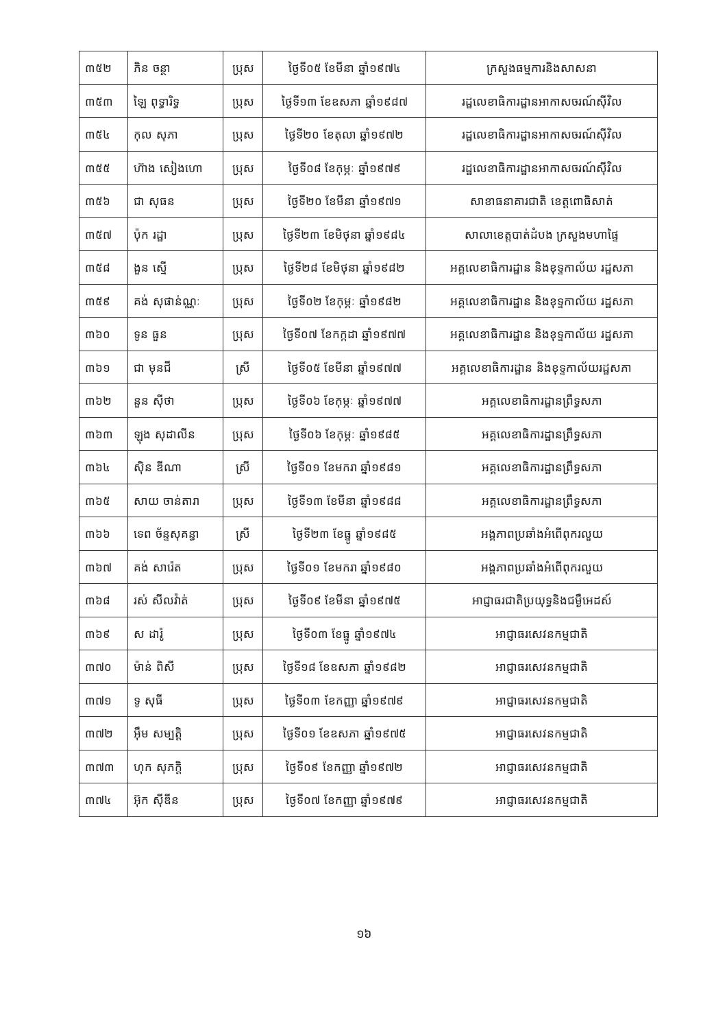| ៣៥២ | ភិន ចន្ថា | ប្រុស | ថ្ងៃទី០៥ ខែមីនា ឆ្នាំ១៩៧៤ | ក្រសួងធម្មការនិងសាសនា |
| ៣៥៣ | ឡៃ ពុទ្ធារិទ្ធ | ប្រុស | ថ្ងៃទី១៣ ខែឧសភា ឆ្នាំ១៩៨៧ | រដ្ឋលេខាធិការដ្ឋានអាកាសចរណ៍ស៊ីវិល |
| ៣៥៤ | កុល សុភា | ប្រុស | ថ្ងៃទី២០ ខែតុលា ឆ្នាំ១៩៧២ | រដ្ឋលេខាធិការដ្ឋានអាកាសចរណ៍ស៊ីវិល |
| ៣៥៥ | ហ៊ាង សៀងហោ | ប្រុស | ថ្ងៃទី០៨ ខែកុម្ភៈ ឆ្នាំ១៩៧៩ | រដ្ឋលេខាធិការដ្ឋានអាកាសចរណ៍ស៊ីវិល |
| ៣៥៦ | ជា សុធន | ប្រុស | ថ្ងៃទី២០ ខែមីនា ឆ្នាំ១៩៧១ | សាខាធនាគារជាតិ ខេត្តពោធិសាត់ |
| ៣៥៧ | ប៉ុក រដ្ឋា | ប្រុស | ថ្ងៃទី២៣ ខែមិថុនា ឆ្នាំ១៩៨៤ | សាលាខេត្តបាត់ដំបង ក្រសួងមហាផ្ទៃ |
| ៣៥៨ | ងួន ស្មើ | ប្រុស | ថ្ងៃទី២៨ ខែមិថុនា ឆ្នាំ១៩៨២ | អគ្គលេខាធិការដ្ឋាន និងខុទ្ទកាល័យ រដ្ឋសភា |
| ៣៥៩ | គង់ សុផាន់ណ្ណៈ | ប្រុស | ថ្ងៃទី០២ ខែកុម្ភៈ ឆ្នាំ១៩៨២ | អគ្គលេខាធិការដ្ឋាន និងខុទ្ទកាល័យ រដ្ឋសភា |
| ៣៦០ | ទូន ធួន | ប្រុស | ថ្ងៃទី០៧ ខែកក្កដា ឆ្នាំ១៩៧៧ | អគ្គលេខាធិការដ្ឋាន និងខុទ្ទកាល័យ រដ្ឋសភា |
| ៣៦១ | ជា មុនជី | ស្រី | ថ្ងៃទី០៥ ខែមីនា ឆ្នាំ១៩៧៧ | អគ្គលេខាធិការដ្ឋាន និងខុទ្ទកាល័យរដ្ឋសភា |
| ៣៦២ | នួន ស៊ីថា | ប្រុស | ថ្ងៃទី០៦ ខែកុម្ភៈ ឆ្នាំ១៩៧៧ | អគ្គលេខាធិការដ្ឋានព្រឹទ្ធសភា |
| ៣៦៣ | ឡុង សុដាលីន | ប្រុស | ថ្ងៃទី០៦ ខែកុម្ភៈ ឆ្នាំ១៩៨៥ | អគ្គលេខាធិការដ្ឋានព្រឹទ្ធសភា |
| ៣៦៤ | ស៊ិន ឌីណា | ស្រី | ថ្ងៃទី០១ ខែមករា ឆ្នាំ១៩៨១ | អគ្គលេខាធិការដ្ឋានព្រឹទ្ធសភា |
| ៣៦៥ | សាយ ចាន់តារា | ប្រុស | ថ្ងៃទី១៣ ខែមីនា ឆ្នាំ១៩៨៨ | អគ្គលេខាធិការដ្ឋានព្រឹទ្ធសភា |
| ៣៦៦ | ទេព ច័ន្ទសុគន្ធា | ស្រី | ថ្ងៃទី២៣ ខែធ្នូ ឆ្នាំ១៩៨៥ | អង្គភាពប្រឆាំងអំពើពុករលួយ |
| ៣៦៧ | គង់ សារ៉េត | ប្រុស | ថ្ងៃទី០១ ខែមករា ឆ្នាំ១៩៨០ | អង្គភាពប្រឆាំងអំពើពុករលួយ |
| ៣៦៨ | រស់ សីលវ៉ាត់ | ប្រុស | ថ្ងៃទី០៩ ខែមីនា ឆ្នាំ១៩៧៥ | អាជ្ញាធរជាតិប្រយុទ្ធនិងជម្ងឺអេដស៍ |
| ៣៦៩ | ស ដារ៉ូ | ប្រុស | ថ្ងៃទី០៣ ខែធ្នូ ឆ្នាំ១៩៧៤ | អាជ្ញាធរសេវនកម្មជាតិ |
| ៣៧០ | ម៉ាន់ ពិសី | ប្រុស | ថ្ងៃទី១៨ ខែឧសភា ឆ្នាំ១៩៨២ | អាជ្ញាធរសេវនកម្មជាតិ |
| ៣៧១ | ទូ សុធី | ប្រុស | ថ្ងៃទី០៣ ខែកញ្ញា ឆ្នាំ១៩៧៩ | អាជ្ញាធរសេវនកម្មជាតិ |
| ៣៧២ | អ៊ឹម សម្បត្តិ | ប្រុស | ថ្ងៃទី០១ ខែឧសភា ឆ្នាំ១៩៧៥ | អាជ្ញាធរសេវនកម្មជាតិ |
| ៣៧៣ | ហុក សុភក្តិ | ប្រុស | ថ្ងៃទី០៩ ខែកញ្ញា ឆ្នាំ១៩៧២ | អាជ្ញាធរសេវនកម្មជាតិ |
| ៣៧៤ | អ៊ុក ស៊ីឌីន | ប្រុស | ថ្ងៃទី០៧ ខែកញ្ញា ឆ្នាំ១៩៧៩ | អាជ្ញាធរសេវនកម្មជាតិ |
១៦